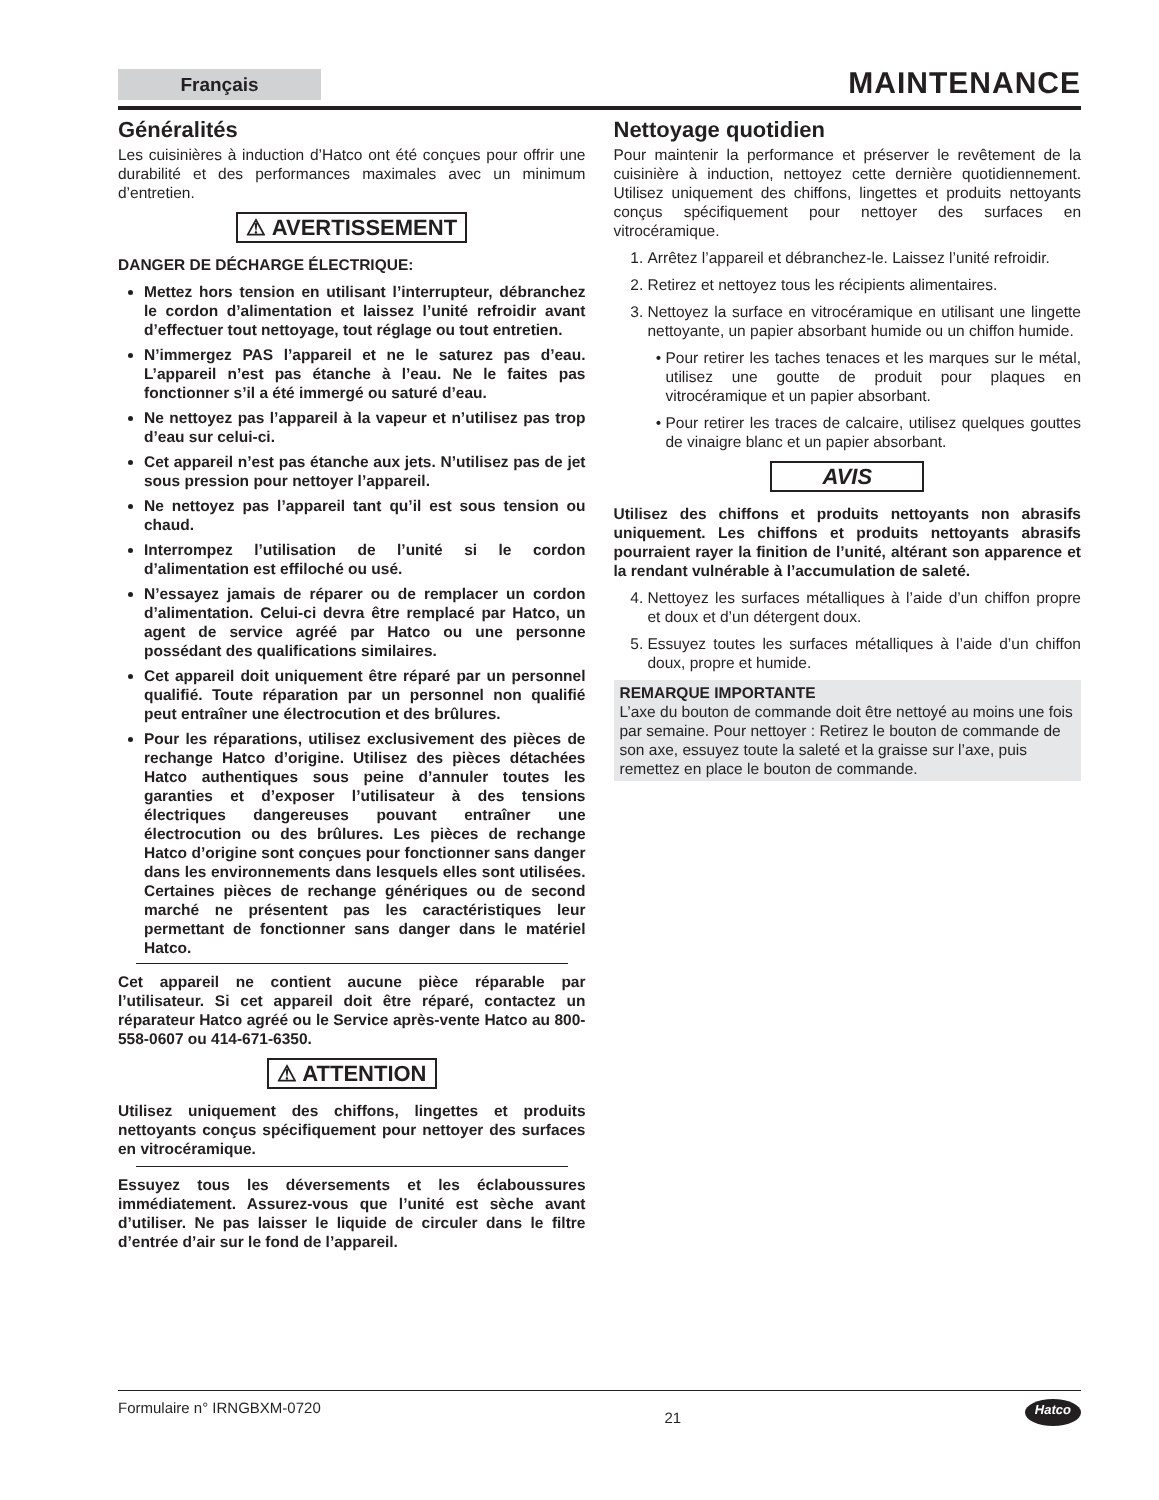Français
MAINTENANCE
Généralités
Les cuisinières à induction d’Hatco ont été conçues pour offrir une durabilité et des performances maximales avec un minimum d’entretien.
⚠ AVERTISSEMENT
DANGER DE DÉCHARGE ÉLECTRIQUE:
Mettez hors tension en utilisant l’interrupteur, débranchez le cordon d’alimentation et laissez l’unité refroidir avant d’effectuer tout nettoyage, tout réglage ou tout entretien.
N’immergez PAS l’appareil et ne le saturez pas d’eau. L’appareil n’est pas étanche à l’eau. Ne le faites pas fonctionner s’il a été immergé ou saturé d’eau.
Ne nettoyez pas l’appareil à la vapeur et n’utilisez pas trop d’eau sur celui-ci.
Cet appareil n’est pas étanche aux jets. N’utilisez pas de jet sous pression pour nettoyer l’appareil.
Ne nettoyez pas l’appareil tant qu’il est sous tension ou chaud.
Interrompez l’utilisation de l’unité si le cordon d’alimentation est effiloché ou usé.
N’essayez jamais de réparer ou de remplacer un cordon d’alimentation. Celui-ci devra être remplacé par Hatco, un agent de service agréé par Hatco ou une personne possédant des qualifications similaires.
Cet appareil doit uniquement être réparé par un personnel qualifié. Toute réparation par un personnel non qualifié peut entraîner une électrocution et des brûlures.
Pour les réparations, utilisez exclusivement des pièces de rechange Hatco d’origine. Utilisez des pièces détachées Hatco authentiques sous peine d’annuler toutes les garanties et d’exposer l’utilisateur à des tensions électriques dangereuses pouvant entraîner une électrocution ou des brûlures. Les pièces de rechange Hatco d’origine sont conçues pour fonctionner sans danger dans les environnements dans lesquels elles sont utilisées. Certaines pièces de rechange génériques ou de second marché ne présentent pas les caractéristiques leur permettant de fonctionner sans danger dans le matériel Hatco.
Cet appareil ne contient aucune pièce réparable par l’utilisateur. Si cet appareil doit être réparé, contactez un réparateur Hatco agréé ou le Service après-vente Hatco au 800-558-0607 ou 414-671-6350.
⚠ ATTENTION
Utilisez uniquement des chiffons, lingettes et produits nettoyants conçus spécifiquement pour nettoyer des surfaces en vitrocéramique.
Essuyez tous les déversements et les éclaboussures immédiatement. Assurez-vous que l’unité est sèche avant d’utiliser. Ne pas laisser le liquide de circuler dans le filtre d’entrée d’air sur le fond de l’appareil.
Nettoyage quotidien
Pour maintenir la performance et préserver le revêtement de la cuisinière à induction, nettoyez cette dernière quotidiennement. Utilisez uniquement des chiffons, lingettes et produits nettoyants conçus spécifiquement pour nettoyer des surfaces en vitrocéramique.
1. Arrêtez l’appareil et débranchez-le. Laissez l’unité refroidir.
2. Retirez et nettoyez tous les récipients alimentaires.
3. Nettoyez la surface en vitrocéramique en utilisant une lingette nettoyante, un papier absorbant humide ou un chiffon humide.
Pour retirer les taches tenaces et les marques sur le métal, utilisez une goutte de produit pour plaques en vitrocéramique et un papier absorbant.
Pour retirer les traces de calcaire, utilisez quelques gouttes de vinaigre blanc et un papier absorbant.
AVIS
Utilisez des chiffons et produits nettoyants non abrasifs uniquement. Les chiffons et produits nettoyants abrasifs pourraient rayer la finition de l’unité, altérant son apparence et la rendant vulnérable à l’accumulation de saleté.
4. Nettoyez les surfaces métalliques à l’aide d’un chiffon propre et doux et d’un détergent doux.
5. Essuyez toutes les surfaces métalliques à l’aide d’un chiffon doux, propre et humide.
REMARQUE IMPORTANTE
L’axe du bouton de commande doit être nettoyé au moins une fois par semaine. Pour nettoyer : Retirez le bouton de commande de son axe, essuyez toute la saleté et la graisse sur l’axe, puis remettez en place le bouton de commande.
Formulaire n° IRNGBXM-0720 21 Hatco